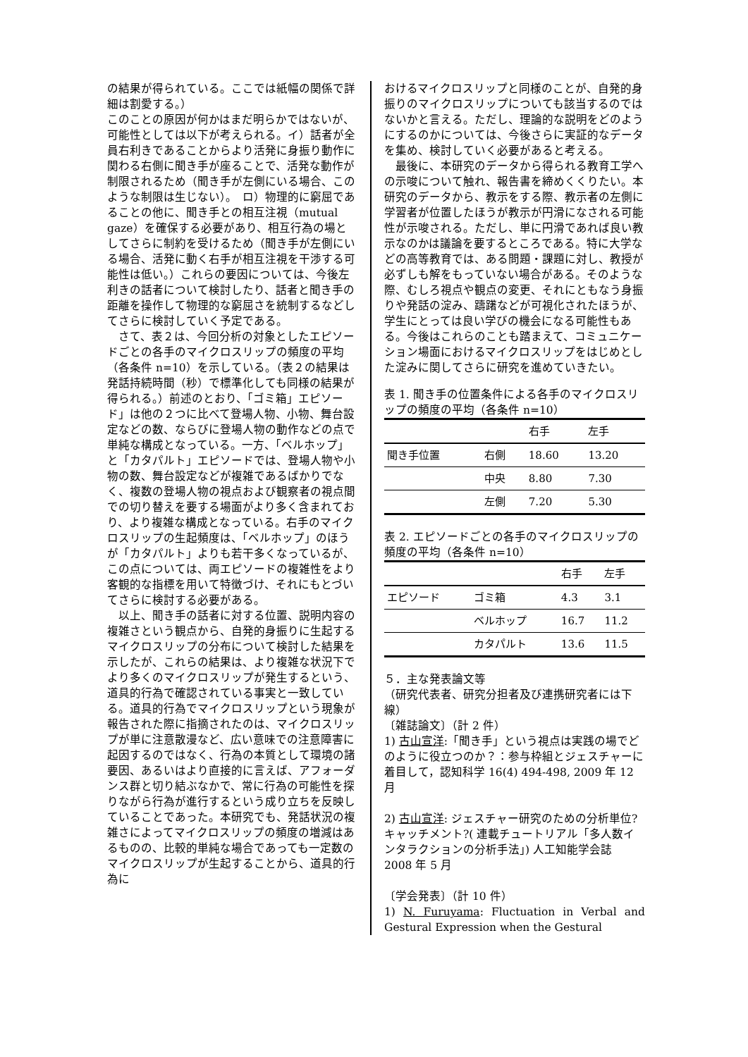の結果が得られている。ここでは紙幅の関係で詳細は割愛する。）
このことの原因が何かはまだ明らかではないが、可能性としては以下が考えられる。イ）話者が全員右利きであることからより活発に身振り動作に関わる右側に聞き手が座ることで、活発な動作が制限されるため（聞き手が左側にいる場合、このような制限は生じない）。　ロ）物理的に窮屈であることの他に、聞き手との相互注視（mutual gaze）を確保する必要があり、相互行為の場としてさらに制約を受けるため（聞き手が左側にいる場合、活発に動く右手が相互注視を干渉する可能性は低い。）これらの要因については、今後左利きの話者について検討したり、話者と聞き手の距離を操作して物理的な窮屈さを統制するなどしてさらに検討していく予定である。
　さて、表２は、今回分析の対象としたエピソードごとの各手のマイクロスリップの頻度の平均（各条件 n=10）を示している。（表２の結果は発話持続時間（秒）で標準化しても同様の結果が得られる。）前述のとおり、「ゴミ箱」エピソード」は他の２つに比べて登場人物、小物、舞台設定などの数、ならびに登場人物の動作などの点で単純な構成となっている。一方、「ベルホップ」と「カタパルト」エピソードでは、登場人物や小物の数、舞台設定などが複雑であるばかりでなく、複数の登場人物の視点および観察者の視点間での切り替えを要する場面がより多く含まれており、より複雑な構成となっている。右手のマイクロスリップの生起頻度は、「ベルホップ」のほうが「カタパルト」よりも若干多くなっているが、この点については、両エピソードの複雑性をより客観的な指標を用いて特徴づけ、それにもとづいてさらに検討する必要がある。
　以上、聞き手の話者に対する位置、説明内容の複雑さという観点から、自発的身振りに生起するマイクロスリップの分布について検討した結果を示したが、これらの結果は、より複雑な状況下でより多くのマイクロスリップが発生するという、道具的行為で確認されている事実と一致している。道具的行為でマイクロスリップという現象が報告された際に指摘されたのは、マイクロスリップが単に注意散漫など、広い意味での注意障害に起因するのではなく、行為の本質として環境の諸要因、あるいはより直接的に言えば、アフォーダンス群と切り結ぶなかで、常に行為の可能性を探りながら行為が進行するという成り立ちを反映していることであった。本研究でも、発話状況の複雑さによってマイクロスリップの頻度の増減はあるものの、比較的単純な場合であっても一定数のマイクロスリップが生起することから、道具的行為に
おけるマイクロスリップと同様のことが、自発的身振りのマイクロスリップについても該当するのではないかと言える。ただし、理論的な説明をどのようにするのかについては、今後さらに実証的なデータを集め、検討していく必要があると考える。
　最後に、本研究のデータから得られる教育工学への示唆について触れ、報告書を締めくくりたい。本研究のデータから、教示をする際、教示者の左側に学習者が位置したほうが教示が円滑になされる可能性が示唆される。ただし、単に円滑であれば良い教示なのかは議論を要するところである。特に大学などの高等教育では、ある問題・課題に対し、教授が必ずしも解をもっていない場合がある。そのような際、むしろ視点や観点の変更、それにともなう身振りや発話の淀み、躊躇などが可視化されたほうが、学生にとっては良い学びの機会になる可能性もある。今後はこれらのことも踏まえて、コミュニケーション場面におけるマイクロスリップをはじめとした淀みに関してさらに研究を進めていきたい。
表 1. 聞き手の位置条件による各手のマイクロスリップの頻度の平均（各条件 n=10）
| | | 右手 | 左手 |
| --- | --- | --- | --- |
| 聞き手位置 | 右側 | 18.60 | 13.20 |
| | 中央 | 8.80 | 7.30 |
| | 左側 | 7.20 | 5.30 |
表 2. エピソードごとの各手のマイクロスリップの頻度の平均（各条件 n=10）
| | | 右手 | 左手 |
| --- | --- | --- | --- |
| エピソード | ゴミ箱 | 4.3 | 3.1 |
| | ベルホップ | 16.7 | 11.2 |
| | カタパルト | 13.6 | 11.5 |
５．主な発表論文等
（研究代表者、研究分担者及び連携研究者には下線）
〔雑誌論文〕（計 2 件）
1) 古山宣洋:「聞き手」という視点は実践の場でどのように役立つのか？：参与枠組とジェスチャーに着目して，認知科学 16(4) 494-498, 2009 年 12 月
2) 古山宣洋: ジェスチャー研究のための分析単位?キャッチメント?( 連載チュートリアル「多人数インタラクションの分析手法」) 人工知能学会誌　2008 年 5 月
〔学会発表〕（計 10 件）
1) N. Furuyama: Fluctuation in Verbal and Gestural Expression when the Gestural